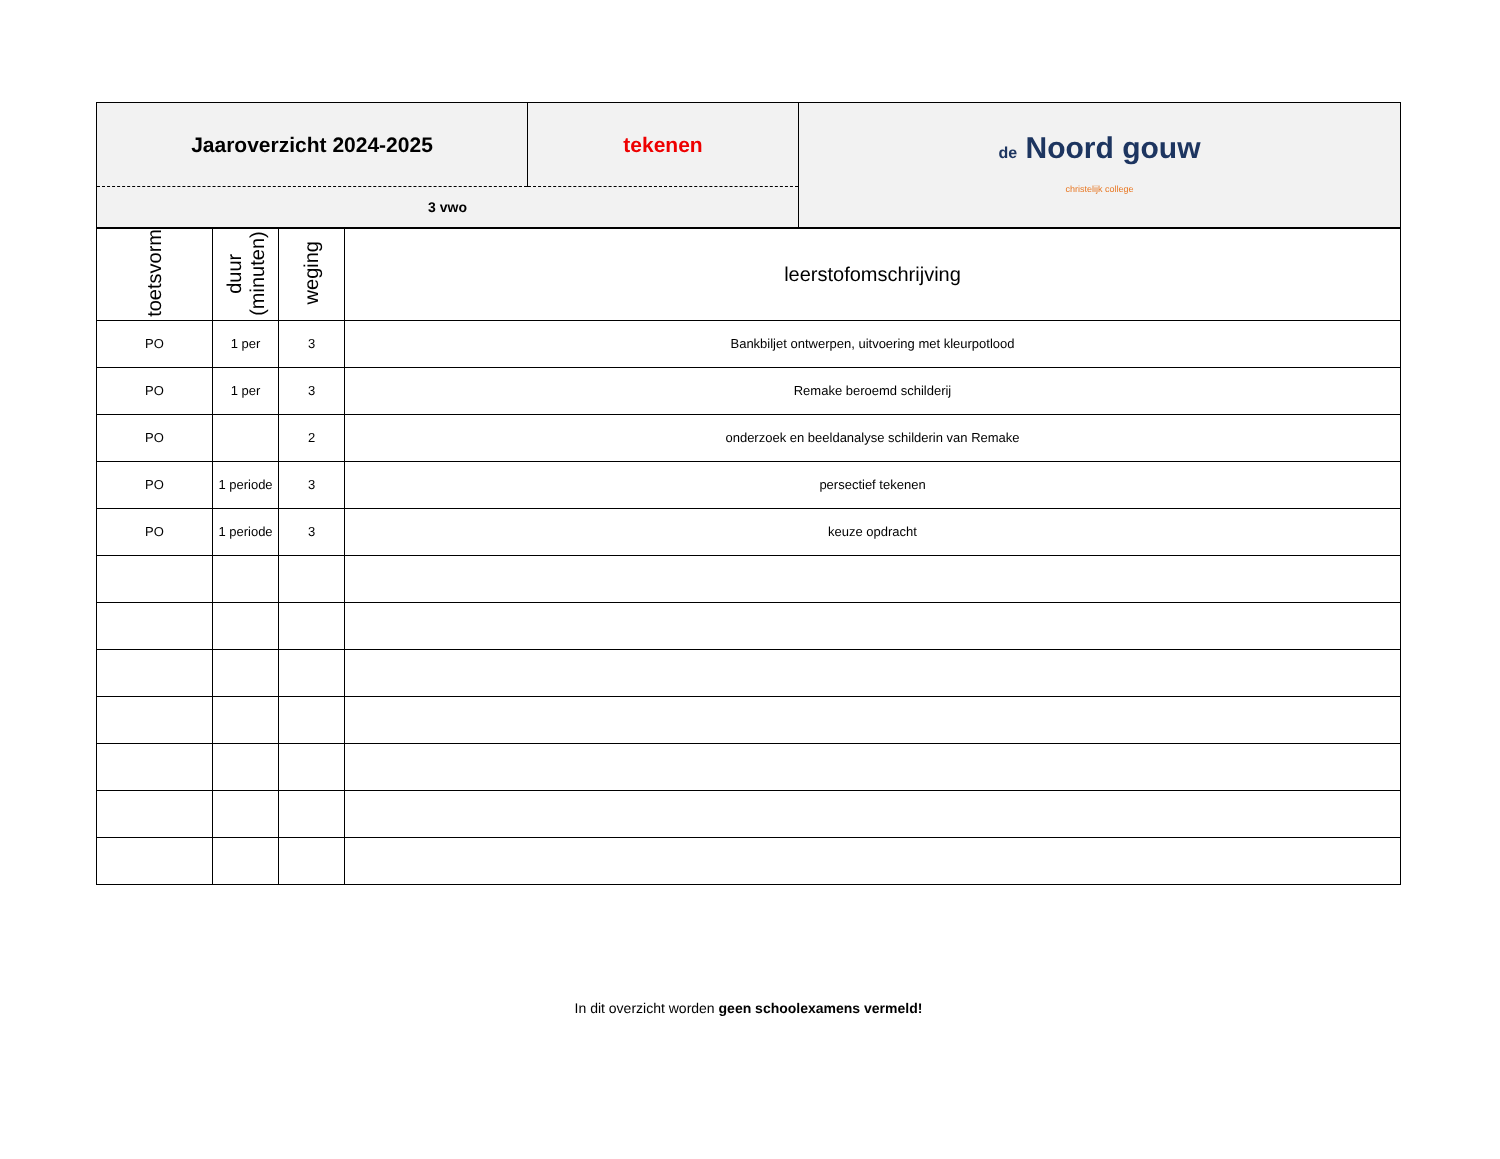| Jaaroverzicht 2024-2025 | tekenen | de Noord gouw christelijk college |
| 3 vwo | | |
| toetsvorm | duur (minuten) | weging | leerstofomschrijving |
| PO | 1 per | 3 | Bankbiljet ontwerpen, uitvoering met kleurpotlood |
| PO | 1 per | 3 | Remake beroemd schilderij |
| PO | | 2 | onderzoek en beeldanalyse schilderin van Remake |
| PO | 1 periode | 3 | persectief tekenen |
| PO | 1 periode | 3 | keuze opdracht |
In dit overzicht worden geen schoolexamens vermeld!